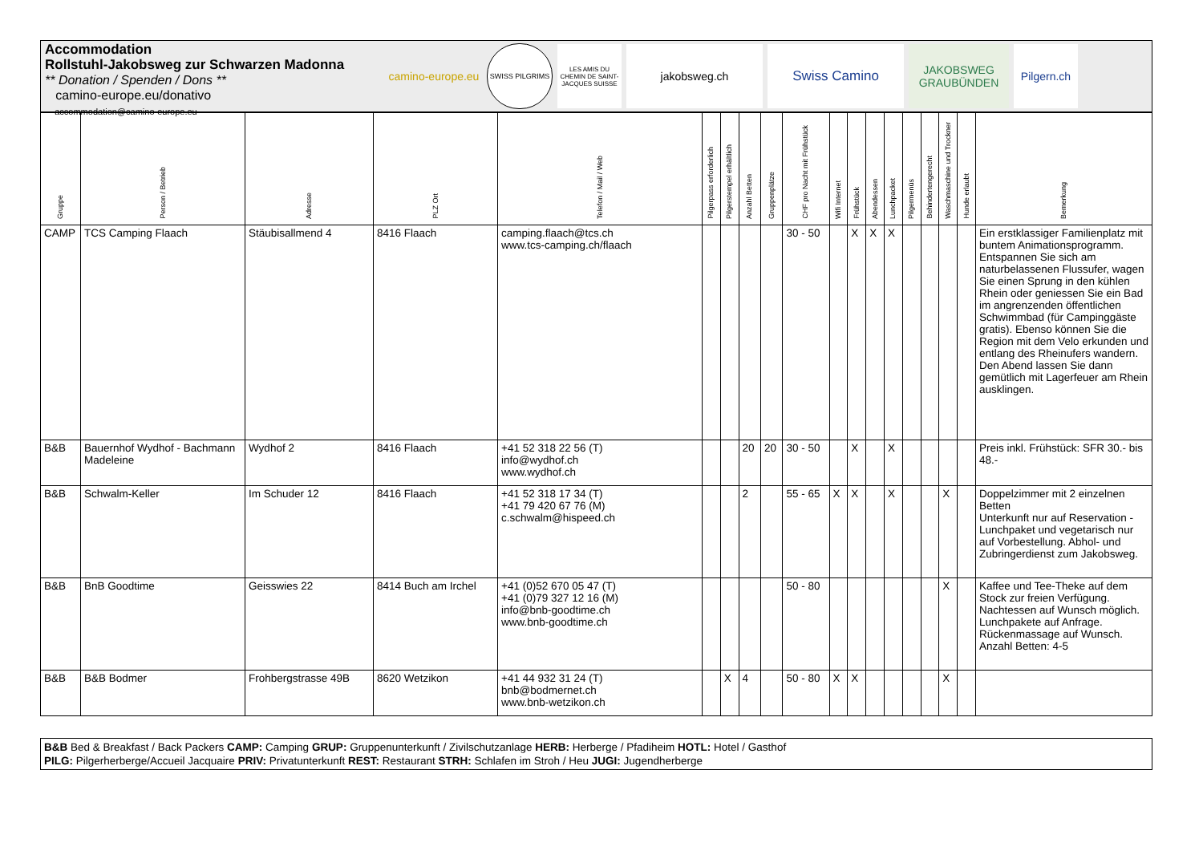Accommodation
Rollstuhl-Jakobsweg zur Schwarzen Madonna
** Donation / Spenden / Dons **
camino-europe.eu/donativo
accommodation@camino-europe.eu
camino-europe.eu
SWISS PILGRIMS
LES AMIS DU CHEMIN DE SAINT-JACQUES SUISSE
jakobsweg.ch
Swiss Camino
JAKOBSWEG
GRAUBÜNDEN
Pilgern.ch
| Gruppe | Person / Betrieb | Adresse | PLZ Ort | Telefon / Mail / Web | Pilgerpass erforderlich | Pilgerstempel erhältlich | Anzahl Betten | Gruppenplätze | CHF pro Nacht mit Frühstück | Wifi Internet | Frühstück | Abendessen | Lunchpacket | Pilgermenüs | Behindertengerecht | Waschmaschine und Trockner | Hunde erlaubt | Bemerkung |
| --- | --- | --- | --- | --- | --- | --- | --- | --- | --- | --- | --- | --- | --- | --- | --- | --- | --- | --- |
| CAMP | TCS Camping Flaach | Stäubisallmend 4 | 8416 Flaach | camping.flaach@tcs.ch www.tcs-camping.ch/flaach | | | | | 30 - 50 | | X | X | X | | | | | Ein erstklassiger Familienplatz mit buntem Animationsprogramm. Entspannen Sie sich am naturbelassenen Flussufer, wagen Sie einen Sprung in den kühlen Rhein oder geniessen Sie ein Bad im angrenzenden öffentlichen Schwimmbad (für Campinggäste gratis). Ebenso können Sie die Region mit dem Velo erkunden und entlang des Rheinufers wandern. Den Abend lassen Sie dann gemütlich mit Lagerfeuer am Rhein ausklingen. |
| B&B | Bauernhof Wydhof - Bachmann Madeleine | Wydhof 2 | 8416 Flaach | +41 52 318 22 56 (T) info@wydhof.ch www.wydhof.ch | | | 20 | 20 | 30 - 50 | | X | | X | | | | | Preis inkl. Frühstück: SFR 30.- bis 48.- |
| B&B | Schwalm-Keller | Im Schuder 12 | 8416 Flaach | +41 52 318 17 34 (T) +41 79 420 67 76 (M) c.schwalm@hispeed.ch | | | 2 | | 55 - 65 | X | X | | X | | | X | | Doppelzimmer mit 2 einzelnen Betten Unterkunft nur auf Reservation - Lunchpaket und vegetarisch nur auf Vorbestellung. Abhol- und Zubringerdienst zum Jakobsweg. |
| B&B | BnB Goodtime | Geisswies 22 | 8414 Buch am Irchel | +41 (0)52 670 05 47 (T) +41 (0)79 327 12 16 (M) info@bnb-goodtime.ch www.bnb-goodtime.ch | | | | | 50 - 80 | | | | | | | X | | Kaffee und Tee-Theke auf dem Stock zur freien Verfügung. Nachtessen auf Wunsch möglich. Lunchpakete auf Anfrage. Rückenmassage auf Wunsch. Anzahl Betten: 4-5 |
| B&B | B&B Bodmer | Frohbergstrasse 49B | 8620 Wetzikon | +41 44 932 31 24 (T) bnb@bodmernet.ch www.bnb-wetzikon.ch | | X | 4 | | 50 - 80 | X | X | | | | | X | | |
B&B Bed & Breakfast / Back Packers CAMP: Camping GRUP: Gruppenunterkunft / Zivilschutzanlage HERB: Herberge / Pfadiheim HOTL: Hotel / Gasthof
PILG: Pilgerherberge/Accueil Jacquaire PRIV: Privatunterkunft REST: Restaurant STRH: Schlafen im Stroh / Heu JUGI: Jugendherberge